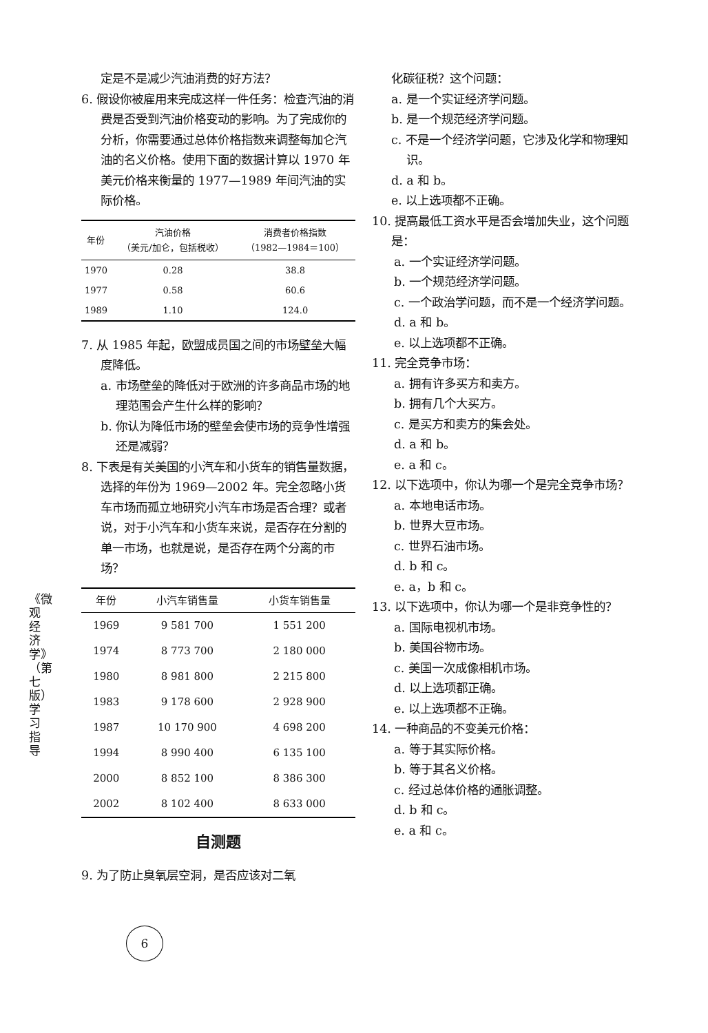《微观经济学》（第七版）学习指导
定是不是减少汽油消费的好方法？
6. 假设你被雇用来完成这样一件任务：检查汽油的消费是否受到汽油价格变动的影响。为了完成你的分析，你需要通过总体价格指数来调整每加仑汽油的名义价格。使用下面的数据计算以 1970 年美元价格来衡量的 1977—1989 年间汽油的实际价格。
| 年份 | 汽油价格 （美元/加仑，包括税收） | 消费者价格指数 （1982—1984＝100） |
| --- | --- | --- |
| 1970 | 0.28 | 38.8 |
| 1977 | 0.58 | 60.6 |
| 1989 | 1.10 | 124.0 |
7. 从 1985 年起，欧盟成员国之间的市场壁垒大幅度降低。
a. 市场壁垒的降低对于欧洲的许多商品市场的地理范围会产生什么样的影响？
b. 你认为降低市场的壁垒会使市场的竞争性增强还是减弱？
8. 下表是有关美国的小汽车和小货车的销售量数据，选择的年份为 1969—2002 年。完全忽略小货车市场而孤立地研究小汽车市场是否合理？或者说，对于小汽车和小货车来说，是否存在分割的单一市场，也就是说，是否存在两个分离的市场？
| 年份 | 小汽车销售量 | 小货车销售量 |
| --- | --- | --- |
| 1969 | 9 581 700 | 1 551 200 |
| 1974 | 8 773 700 | 2 180 000 |
| 1980 | 8 981 800 | 2 215 800 |
| 1983 | 9 178 600 | 2 928 900 |
| 1987 | 10 170 900 | 4 698 200 |
| 1994 | 8 990 400 | 6 135 100 |
| 2000 | 8 852 100 | 8 386 300 |
| 2002 | 8 102 400 | 8 633 000 |
自测题
9. 为了防止臭氧层空洞，是否应该对二氧
化碳征税？这个问题：
a. 是一个实证经济学问题。
b. 是一个规范经济学问题。
c. 不是一个经济学问题，它涉及化学和物理知识。
d. a 和 b。
e. 以上选项都不正确。
10. 提高最低工资水平是否会增加失业，这个问题是：
a. 一个实证经济学问题。
b. 一个规范经济学问题。
c. 一个政治学问题，而不是一个经济学问题。
d. a 和 b。
e. 以上选项都不正确。
11. 完全竞争市场：
a. 拥有许多买方和卖方。
b. 拥有几个大买方。
c. 是买方和卖方的集会处。
d. a 和 b。
e. a 和 c。
12. 以下选项中，你认为哪一个是完全竞争市场？
a. 本地电话市场。
b. 世界大豆市场。
c. 世界石油市场。
d. b 和 c。
e. a，b 和 c。
13. 以下选项中，你认为哪一个是非竞争性的？
a. 国际电视机市场。
b. 美国谷物市场。
c. 美国一次成像相机市场。
d. 以上选项都正确。
e. 以上选项都不正确。
14. 一种商品的不变美元价格：
a. 等于其实际价格。
b. 等于其名义价格。
c. 经过总体价格的通胀调整。
d. b 和 c。
e. a 和 c。
6